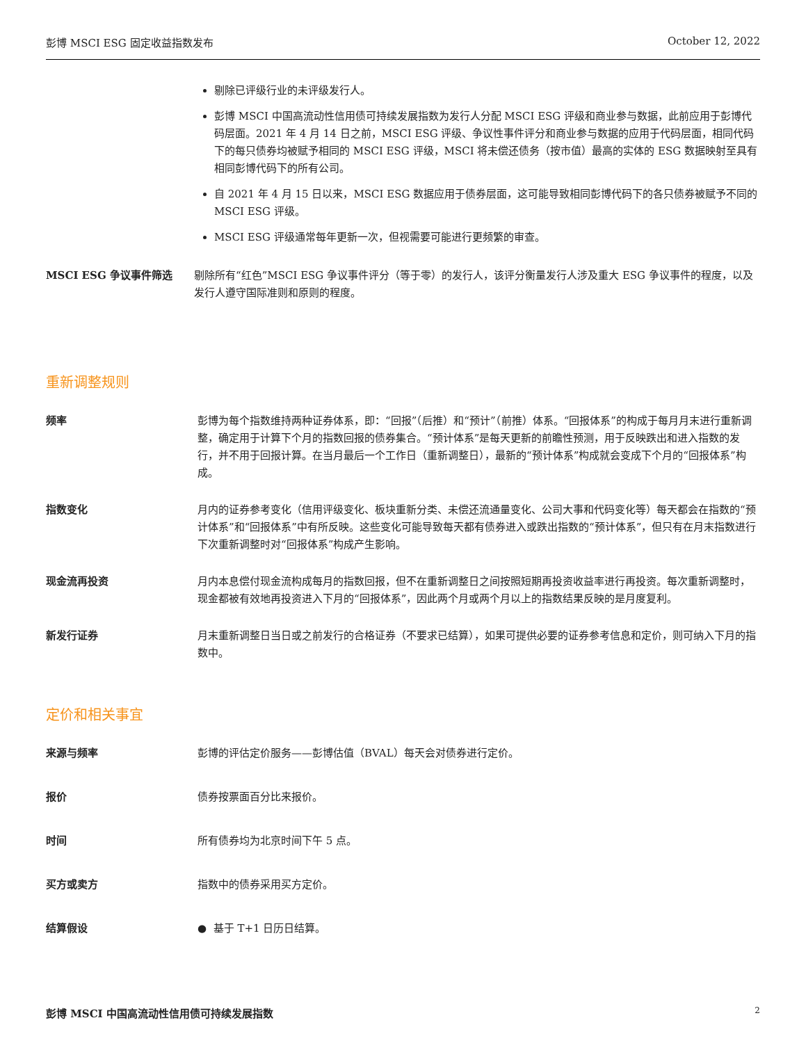彭博 MSCI ESG 固定收益指数发布 October 12, 2022
剔除已评级行业的未评级发行人。
彭博 MSCI 中国高流动性信用债可持续发展指数为发行人分配 MSCI ESG 评级和商业参与数据，此前应用于彭博代码层面。2021 年 4 月 14 日之前，MSCI ESG 评级、争议性事件评分和商业参与数据的应用于代码层面，相同代码下的每只债券均被赋予相同的 MSCI ESG 评级，MSCI 将未偿还债务（按市值）最高的实体的 ESG 数据映射至具有相同彭博代码下的所有公司。
自 2021 年 4 月 15 日以来，MSCI ESG 数据应用于债券层面，这可能导致相同彭博代码下的各只债券被赋予不同的 MSCI ESG 评级。
MSCI ESG 评级通常每年更新一次，但视需要可能进行更频繁的审查。
MSCI ESG 争议事件筛选 剔除所有“红色”MSCI ESG 争议事件评分（等于零）的发行人，该评分衡量发行人涉及重大 ESG 争议事件的程度，以及发行人遵守国际准则和原则的程度。
重新调整规则
频率 彭博为每个指数维持两种证券体系，即：“回报”（后推）和“预计”（前推）体系。“回报体系”的构成于每月月末进行重新调整，确定用于计算下个月的指数回报的债券集合。“预计体系”是每天更新的前瞻性预测，用于反映跌出和进入指数的发行，并不用于回报计算。在当月最后一个工作日（重新调整日），最新的“预计体系”构成就会变成下个月的“回报体系”构成。
指数变化 月内的证券参考变化（信用评级变化、板块重新分类、未偿还流通量变化、公司大事和代码变化等）每天都会在指数的“预计体系”和“回报体系”中有所反映。这些变化可能导致每天都有债券进入或跌出指数的“预计体系”，但只有在月末指数进行下次重新调整时对“回报体系”构成产生影响。
现金流再投资 月内本息偿付现金流构成每月的指数回报，但不在重新调整日之间按照短期再投资收益率进行再投资。每次重新调整时，现金都被有效地再投资进入下月的“回报体系”，因此两个月或两个月以上的指数结果反映的是月度复利。
新发行证券 月末重新调整日当日或之前发行的合格证券（不要求已结算），如果可提供必要的证券参考信息和定价，则可纳入下月的指数中。
定价和相关事宜
来源与频率 彭博的评估定价服务——彭博估值（BVAL）每天会对债券进行定价。
报价 债券按票面百分比来报价。
时间 所有债券均为北京时间下午 5 点。
买方或卖方 指数中的债券采用买方定价。
结算假设 ● 基于 T+1 日历日结算。
彭博 MSCI 中国高流动性信用债可持续发展指数 2